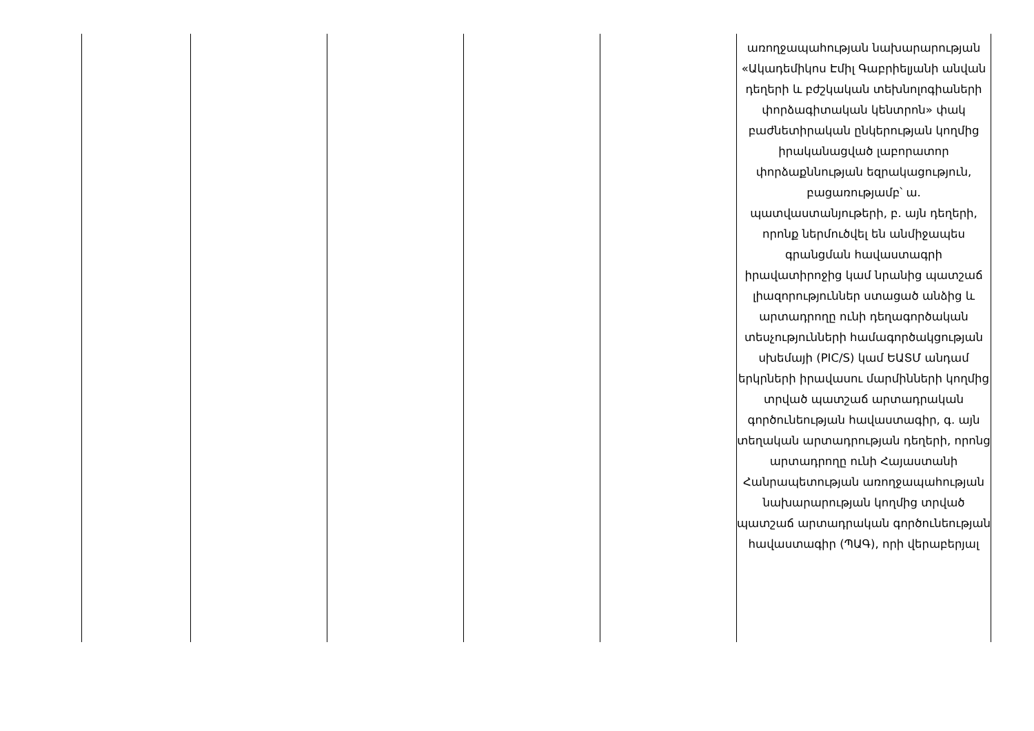| | | | | | առողջապահության նախարարության «Ակադեմիկոս Էմիլ Գաբրիելյանի անվան դեղերի և բժշկական տեխնոլոգիաների փորձագիտական կենտրոն» փակ բաժնետիրական ընկերության կողմից իրականացված լաբորատոր փորձաքննության եզրակացություն, բացառությամբ՝ ա. պատվաստանյութերի, բ. այն դեղերի, որոնք ներմուծվել են անմիջապես գրանցման հավաստագրի իրավատիրոջից կամ նրանից պատշաճ լիազորություններ ստացած անձից և արտադրողը ունի դեղագործական տեսչությունների համագործակցության սխեմայի (PIC/S) կամ ԵԱՏՄ անդամ երկրների իրավասու մարմինների կողմից տրված պատշաճ արտադրական գործունեության հավաստագիր, գ. այն տեղական արտադրության դեղերի, որոնց արտադրողը ունի Հայաստանի Հանրապետության առողջապահության նախարարության կողմից տրված պատշաճ արտադրական գործունեության հավաստագիր (ՊԱԳ), որի վերաբերյալ |